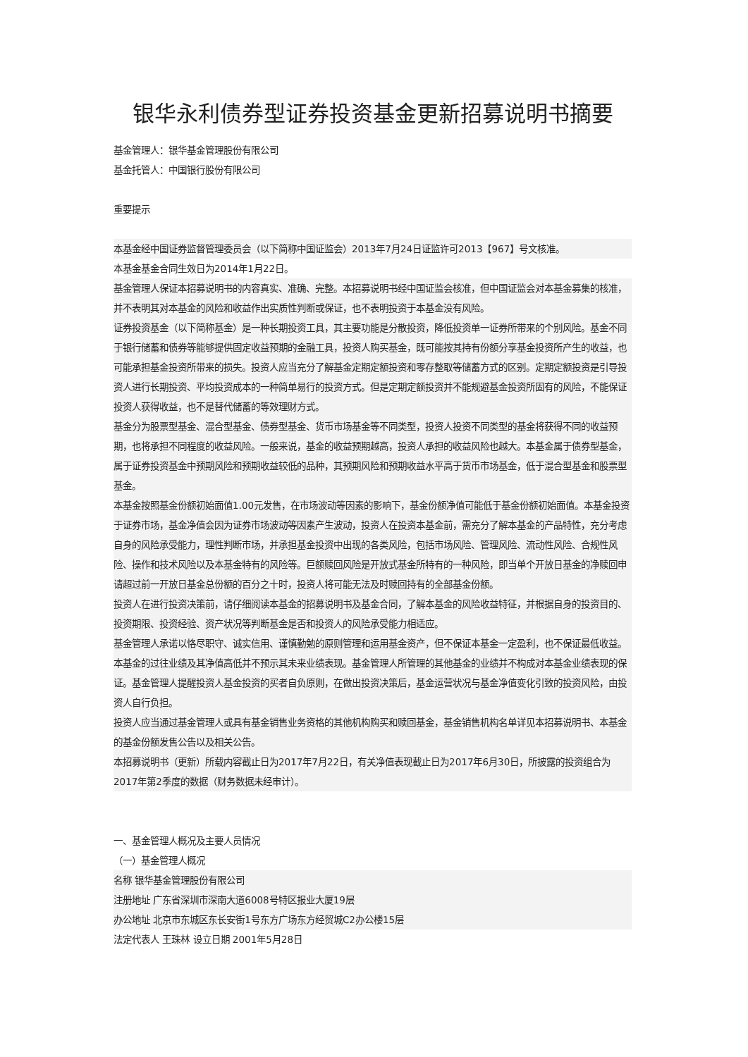银华永利债券型证券投资基金更新招募说明书摘要
基金管理人：银华基金管理股份有限公司
基金托管人：中国银行股份有限公司
重要提示
本基金经中国证券监督管理委员会（以下简称中国证监会）2013年7月24日证监许可2013【967】号文核准。
本基金基金合同生效日为2014年1月22日。
基金管理人保证本招募说明书的内容真实、准确、完整。本招募说明书经中国证监会核准，但中国证监会对本基金募集的核准，并不表明其对本基金的风险和收益作出实质性判断或保证，也不表明投资于本基金没有风险。
证券投资基金（以下简称基金）是一种长期投资工具，其主要功能是分散投资，降低投资单一证券所带来的个别风险。基金不同于银行储蓄和债券等能够提供固定收益预期的金融工具，投资人购买基金，既可能按其持有份额分享基金投资所产生的收益，也可能承担基金投资所带来的损失。投资人应当充分了解基金定期定额投资和零存整取等储蓄方式的区别。定期定额投资是引导投资人进行长期投资、平均投资成本的一种简单易行的投资方式。但是定期定额投资并不能规避基金投资所固有的风险，不能保证投资人获得收益，也不是替代储蓄的等效理财方式。
基金分为股票型基金、混合型基金、债券型基金、货币市场基金等不同类型，投资人投资不同类型的基金将获得不同的收益预期，也将承担不同程度的收益风险。一般来说，基金的收益预期越高，投资人承担的收益风险也越大。本基金属于债券型基金，属于证券投资基金中预期风险和预期收益较低的品种，其预期风险和预期收益水平高于货币市场基金，低于混合型基金和股票型基金。
本基金按照基金份额初始面值1.00元发售，在市场波动等因素的影响下，基金份额净值可能低于基金份额初始面值。本基金投资于证券市场，基金净值会因为证券市场波动等因素产生波动，投资人在投资本基金前，需充分了解本基金的产品特性，充分考虑自身的风险承受能力，理性判断市场，并承担基金投资中出现的各类风险，包括市场风险、管理风险、流动性风险、合规性风险、操作和技术风险以及本基金特有的风险等。巨额赎回风险是开放式基金所特有的一种风险，即当单个开放日基金的净赎回申请超过前一开放日基金总份额的百分之十时，投资人将可能无法及时赎回持有的全部基金份额。
投资人在进行投资决策前，请仔细阅读本基金的招募说明书及基金合同，了解本基金的风险收益特征，并根据自身的投资目的、投资期限、投资经验、资产状况等判断基金是否和投资人的风险承受能力相适应。
基金管理人承诺以恪尽职守、诚实信用、谨慎勤勉的原则管理和运用基金资产，但不保证本基金一定盈利，也不保证最低收益。本基金的过往业绩及其净值高低并不预示其未来业绩表现。基金管理人所管理的其他基金的业绩并不构成对本基金业绩表现的保证。基金管理人提醒投资人基金投资的买者自负原则，在做出投资决策后，基金运营状况与基金净值变化引致的投资风险，由投资人自行负担。
投资人应当通过基金管理人或具有基金销售业务资格的其他机构购买和赎回基金，基金销售机构名单详见本招募说明书、本基金的基金份额发售公告以及相关公告。
本招募说明书（更新）所载内容截止日为2017年7月22日，有关净值表现截止日为2017年6月30日，所披露的投资组合为2017年第2季度的数据（财务数据未经审计）。
一、基金管理人概况及主要人员情况
（一）基金管理人概况
名称 银华基金管理股份有限公司
注册地址 广东省深圳市深南大道6008号特区报业大厦19层
办公地址 北京市东城区东长安街1号东方广场东方经贸城C2办公楼15层
法定代表人 王珠林 设立日期 2001年5月28日